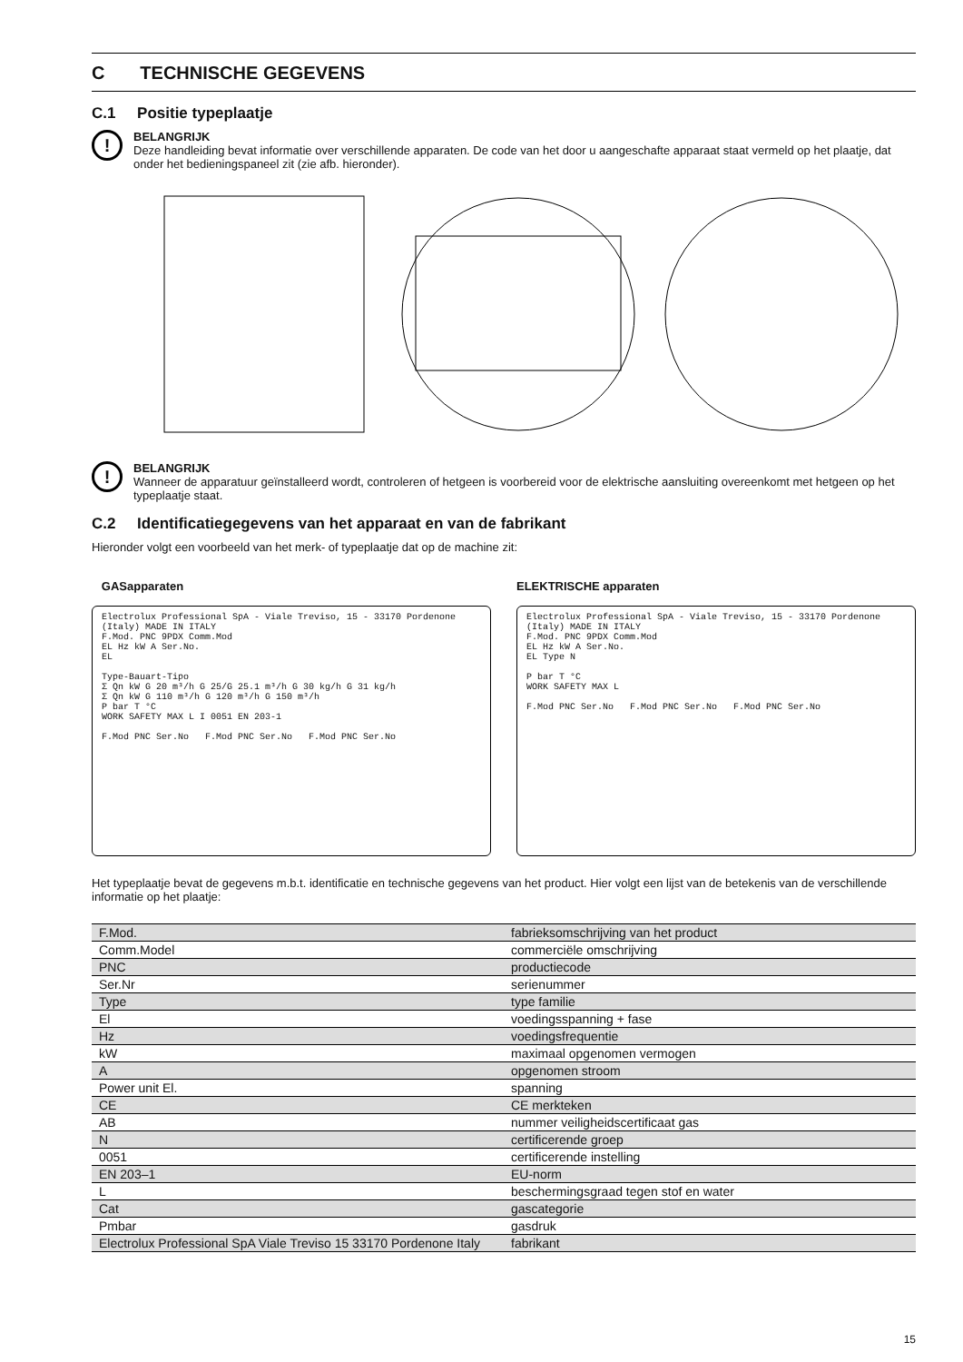C TECHNISCHE GEGEVENS
C.1 Positie typeplaatje
!
BELANGRIJK
Deze handleiding bevat informatie over verschillende apparaten. De code van het door u aangeschafte apparaat staat vermeld op het plaatje, dat onder het bedieningspaneel zit (zie afb. hieronder).
!
BELANGRIJK
Wanneer de apparatuur geïnstalleerd wordt, controleren of hetgeen is voorbereid voor de elektrische aansluiting overeenkomt met hetgeen op het typeplaatje staat.
C.2 Identificatiegegevens van het apparaat en van de fabrikant
Hieronder volgt een voorbeeld van het merk- of typeplaatje dat op de machine zit:
GASapparaten
Electrolux Professional SpA - Viale Treviso, 15 - 33170 Pordenone (Italy) MADE IN ITALY
F.Mod. PNC 9PDX Comm.Mod
EL Hz kW A Ser.No.
EL
Type-Bauart-Tipo
Σ Qn kW G 20 m³/h G 25/G 25.1 m³/h G 30 kg/h G 31 kg/h
Σ Qn kW G 110 m³/h G 120 m³/h G 150 m³/h
P bar T °C
WORK SAFETY MAX L I 0051 EN 203-1
F.Mod PNC Ser.No F.Mod PNC Ser.No F.Mod PNC Ser.No
ELEKTRISCHE apparaten
Electrolux Professional SpA - Viale Treviso, 15 - 33170 Pordenone (Italy) MADE IN ITALY
F.Mod. PNC 9PDX Comm.Mod
EL Hz kW A Ser.No.
EL Type N
P bar T °C
WORK SAFETY MAX L
F.Mod PNC Ser.No F.Mod PNC Ser.No F.Mod PNC Ser.No
Het typeplaatje bevat de gegevens m.b.t. identificatie en technische gegevens van het product. Hier volgt een lijst van de betekenis van de verschillende informatie op het plaatje:
| F.Mod. | fabrieksomschrijving van het product |
| Comm.Model | commerciële omschrijving |
| PNC | productiecode |
| Ser.Nr | serienummer |
| Type | type familie |
| El | voedingsspanning + fase |
| Hz | voedingsfrequentie |
| kW | maximaal opgenomen vermogen |
| A | opgenomen stroom |
| Power unit El. | spanning |
| CE | CE merkteken |
| AB | nummer veiligheidscertificaat gas |
| N | certificerende groep |
| 0051 | certificerende instelling |
| EN 203–1 | EU-norm |
| L | beschermingsgraad tegen stof en water |
| Cat | gascategorie |
| Pmbar | gasdruk |
| Electrolux Professional SpA Viale Treviso 15 33170 Pordenone Italy | fabrikant |
15